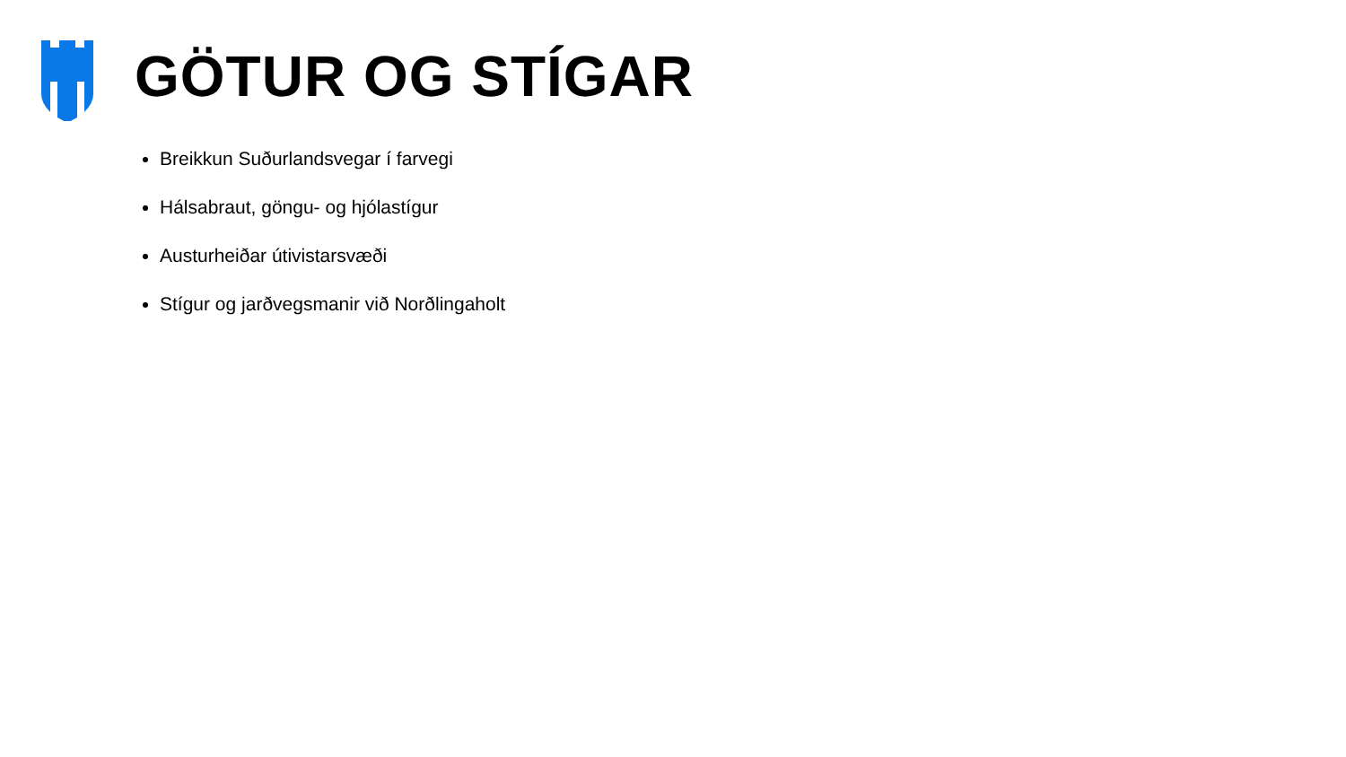GÖTUR OG STÍGAR
Breikkun Suðurlandsvegar í farvegi
Hálsabraut, göngu- og hjólastígur
Austurheiðar útivistarsvæði
Stígur og jarðvegsmanir við Norðlingaholt